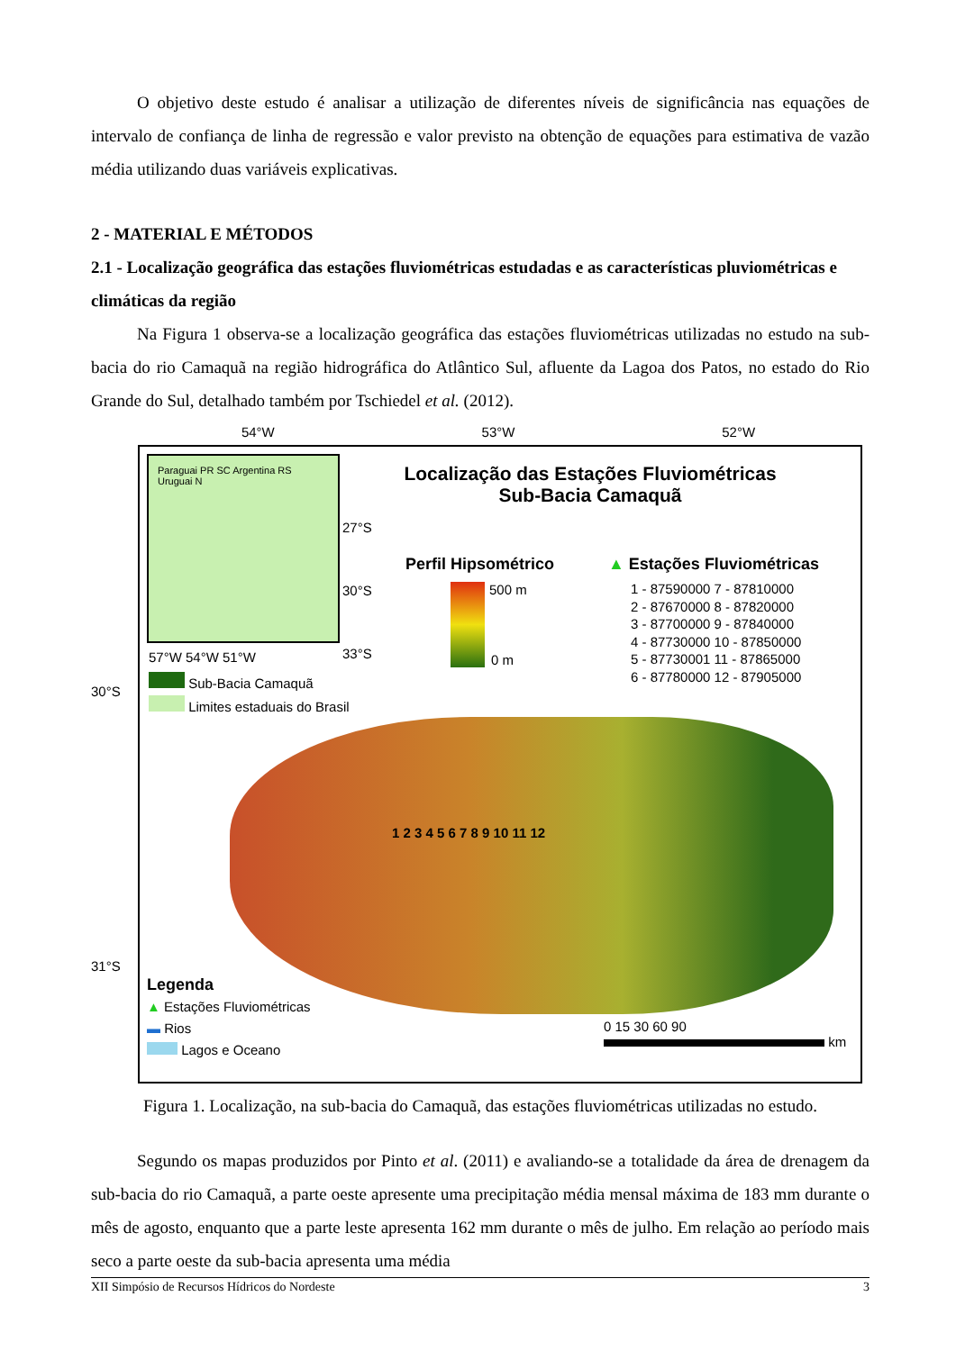O objetivo deste estudo é analisar a utilização de diferentes níveis de significância nas equações de intervalo de confiança de linha de regressão e valor previsto na obtenção de equações para estimativa de vazão média utilizando duas variáveis explicativas.
2 - MATERIAL E MÉTODOS
2.1 - Localização geográfica das estações fluviométricas estudadas e as características pluviométricas e climáticas da região
Na Figura 1 observa-se a localização geográfica das estações fluviométricas utilizadas no estudo na sub-bacia do rio Camaquã na região hidrográfica do Atlântico Sul, afluente da Lagoa dos Patos, no estado do Rio Grande do Sul, detalhado também por Tschiedel et al. (2012).
54°W 53°W 52°W
Paraguai PR SC Argentina RS Uruguai N
27°S
30°S
33°S
57°W 54°W 51°W
Sub-Bacia Camaquã
Limites estaduais do Brasil
Localização das Estações Fluviométricas
Sub-Bacia Camaquã
Perfil Hipsométrico
500 m
0 m
▲ Estações Fluviométricas
1 - 87590000 7 - 87810000
2 - 87670000 8 - 87820000
3 - 87700000 9 - 87840000
4 - 87730000 10 - 87850000
5 - 87730001 11 - 87865000
6 - 87780000 12 - 87905000
1 2 3 4 5 6 7 8 9 10 11 12
Legenda
▲ Estações Fluviométricas
▬ Rios
Lagos e Oceano
0 15 30 60 90
km
30°S
31°S
Figura 1. Localização, na sub-bacia do Camaquã, das estações fluviométricas utilizadas no estudo.
Segundo os mapas produzidos por Pinto et al. (2011) e avaliando-se a totalidade da área de drenagem da sub-bacia do rio Camaquã, a parte oeste apresente uma precipitação média mensal máxima de 183 mm durante o mês de agosto, enquanto que a parte leste apresenta 162 mm durante o mês de julho. Em relação ao período mais seco a parte oeste da sub-bacia apresenta uma média
XII Simpósio de Recursos Hídricos do Nordeste 3